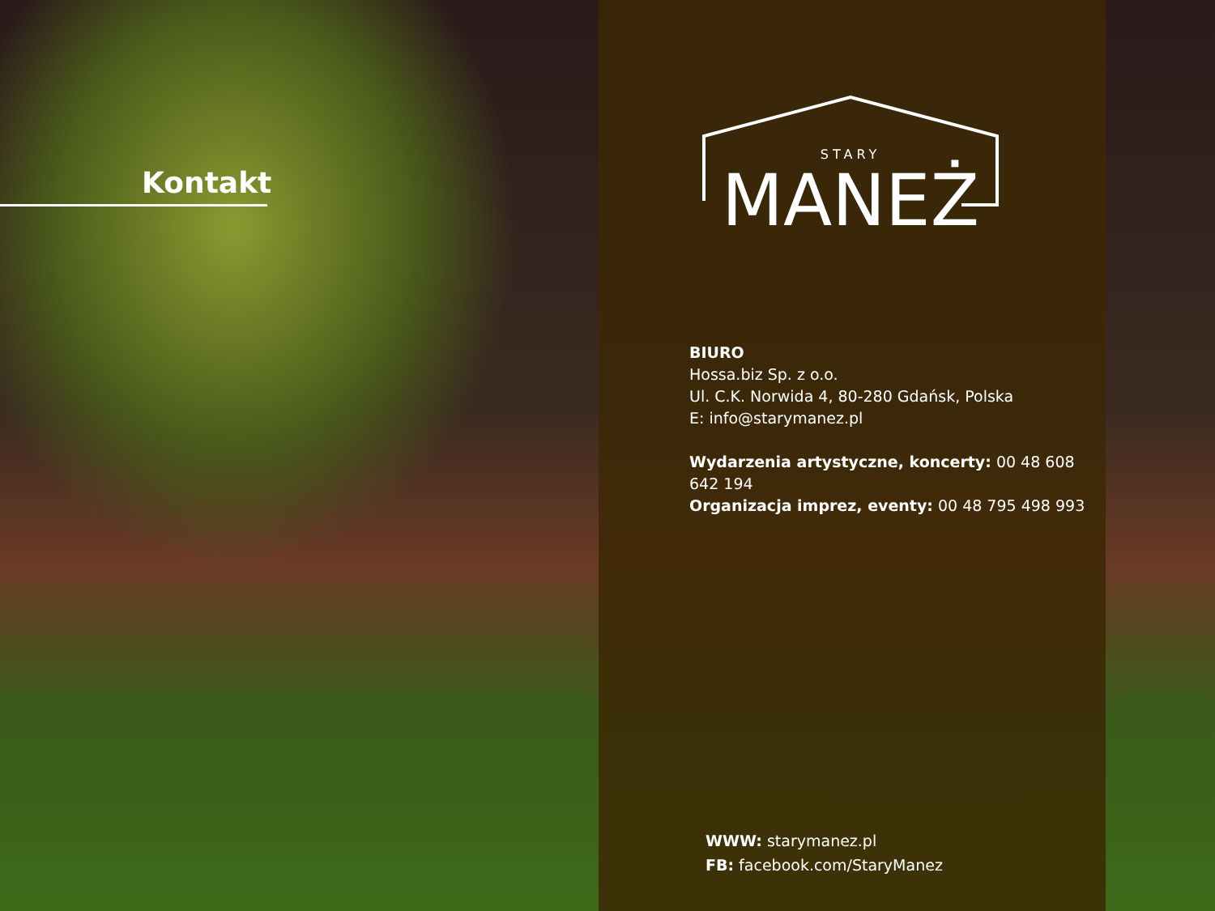Kontakt
STARY
MANEŻ
BIURO
Hossa.biz Sp. z o.o.
Ul. C.K. Norwida 4, 80-280 Gdańsk, Polska
E: info@starymanez.pl
Wydarzenia artystyczne, koncerty: 00 48 608 642 194
Organizacja imprez, eventy: 00 48 795 498 993
WWW: starymanez.pl
FB: facebook.com/StaryManez